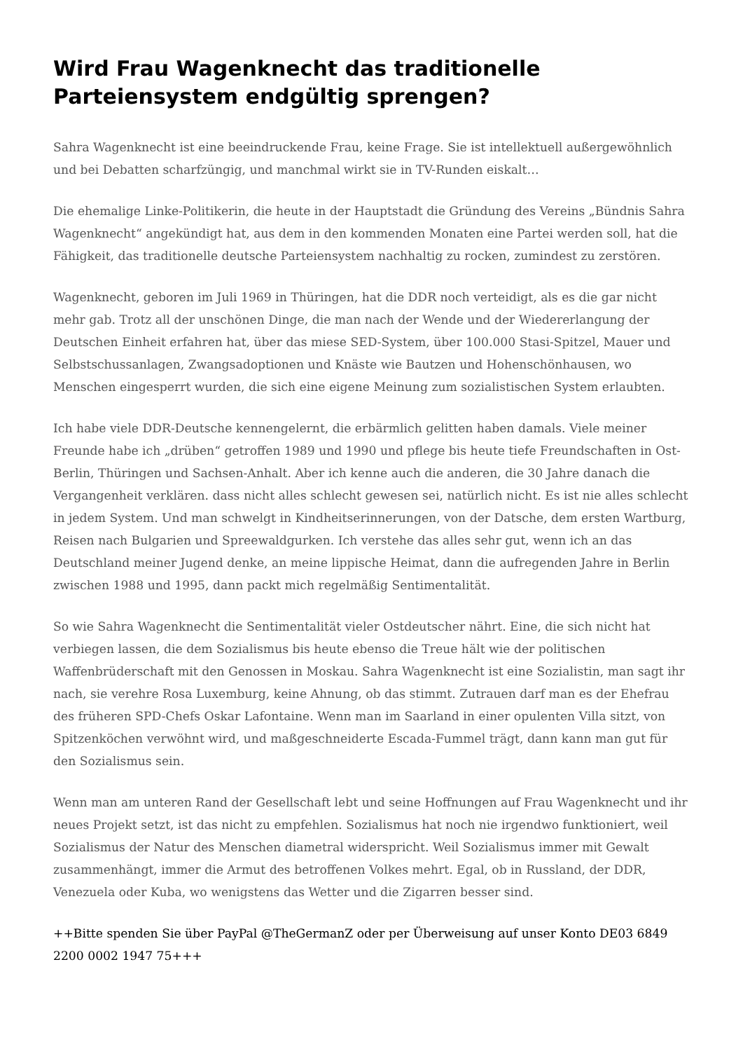Wird Frau Wagenknecht das traditionelle Parteiensystem endgültig sprengen?
Sahra Wagenknecht ist eine beeindruckende Frau, keine Frage. Sie ist intellektuell außergewöhnlich und bei Debatten scharfzüngig, und manchmal wirkt sie in TV-Runden eiskalt…
Die ehemalige Linke-Politikerin, die heute in der Hauptstadt die Gründung des Vereins „Bündnis Sahra Wagenknecht“ angekündigt hat, aus dem in den kommenden Monaten eine Partei werden soll, hat die Fähigkeit, das traditionelle deutsche Parteiensystem nachhaltig zu rocken, zumindest zu zerstören.
Wagenknecht, geboren im Juli 1969 in Thüringen, hat die DDR noch verteidigt, als es die gar nicht mehr gab. Trotz all der unschönen Dinge, die man nach der Wende und der Wiedererlangung der Deutschen Einheit erfahren hat, über das miese SED-System, über 100.000 Stasi-Spitzel, Mauer und Selbstschussanlagen, Zwangsadoptionen und Knäste wie Bautzen und Hohenschönhausen, wo Menschen eingesperrt wurden, die sich eine eigene Meinung zum sozialistischen System erlaubten.
Ich habe viele DDR-Deutsche kennengelernt, die erbärmlich gelitten haben damals. Viele meiner Freunde habe ich „drüben“ getroffen 1989 und 1990 und pflege bis heute tiefe Freundschaften in Ost-Berlin, Thüringen und Sachsen-Anhalt. Aber ich kenne auch die anderen, die 30 Jahre danach die Vergangenheit verklären. dass nicht alles schlecht gewesen sei, natürlich nicht. Es ist nie alles schlecht in jedem System. Und man schwelgt in Kindheitserinnerungen, von der Datsche, dem ersten Wartburg, Reisen nach Bulgarien und Spreewaldgurken. Ich verstehe das alles sehr gut, wenn ich an das Deutschland meiner Jugend denke, an meine lippische Heimat, dann die aufregenden Jahre in Berlin zwischen 1988 und 1995, dann packt mich regelmäßig Sentimentalität.
So wie Sahra Wagenknecht die Sentimentalität vieler Ostdeutscher nährt. Eine, die sich nicht hat verbiegen lassen, die dem Sozialismus bis heute ebenso die Treue hält wie der politischen Waffenbrüderschaft mit den Genossen in Moskau. Sahra Wagenknecht ist eine Sozialistin, man sagt ihr nach, sie verehre Rosa Luxemburg, keine Ahnung, ob das stimmt. Zutrauen darf man es der Ehefrau des früheren SPD-Chefs Oskar Lafontaine. Wenn man im Saarland in einer opulenten Villa sitzt, von Spitzenköchen verwöhnt wird, und maßgeschneiderte Escada-Fummel trägt, dann kann man gut für den Sozialismus sein.
Wenn man am unteren Rand der Gesellschaft lebt und seine Hoffnungen auf Frau Wagenknecht und ihr neues Projekt setzt, ist das nicht zu empfehlen. Sozialismus hat noch nie irgendwo funktioniert, weil Sozialismus der Natur des Menschen diametral widerspricht. Weil Sozialismus immer mit Gewalt zusammenhängt, immer die Armut des betroffenen Volkes mehrt. Egal, ob in Russland, der DDR, Venezuela oder Kuba, wo wenigstens das Wetter und die Zigarren besser sind.
++Bitte spenden Sie über PayPal @TheGermanZ oder per Überweisung auf unser Konto DE03 6849 2200 0002 1947 75+++